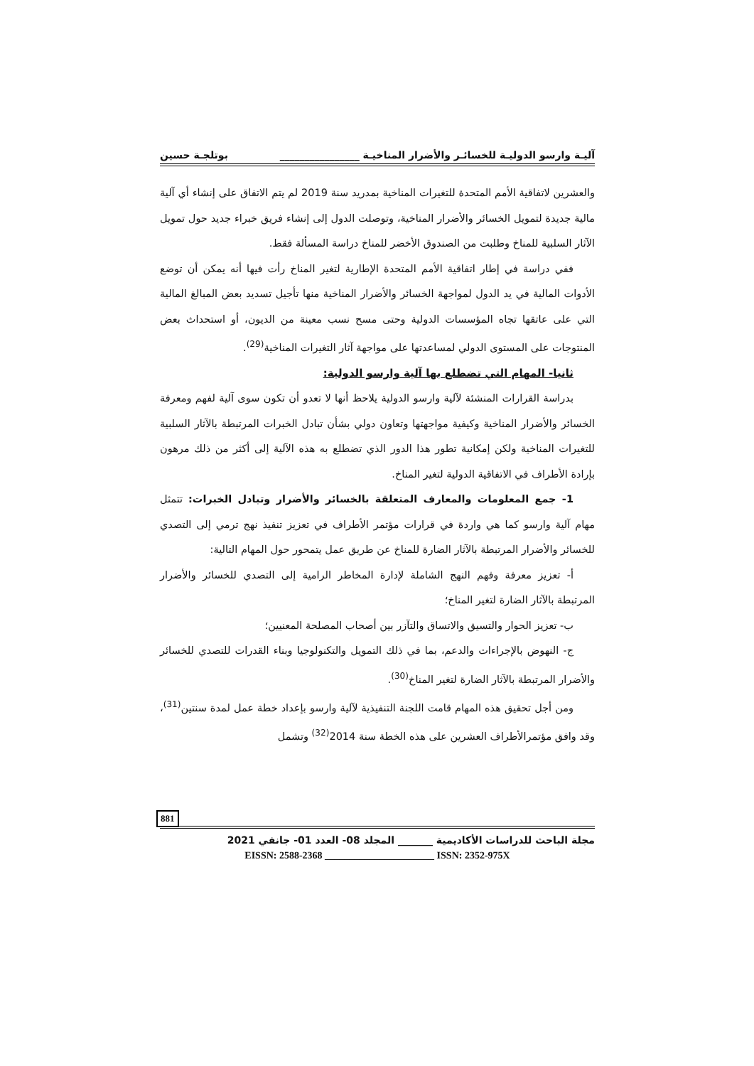آليـة وارسو الدوليـة للخسائـر والأضرار المناخيـة ________________ بوتلجـة حسين
والعشرين لاتفاقية الأمم المتحدة للتغيرات المناخية بمدريد سنة 2019 لم يتم الاتفاق على إنشاء أي آلية مالية جديدة لتمويل الخسائر والأضرار المناخية، وتوصلت الدول إلى إنشاء فريق خبراء جديد حول تمويل الآثار السلبية للمناخ وطلبت من الصندوق الأخضر للمناخ دراسة المسألة فقط.
ففي دراسة في إطار اتفاقية الأمم المتحدة الإطارية لتغير المناخ رأت فيها أنه يمكن أن توضع الأدوات المالية في يد الدول لمواجهة الخسائر والأضرار المناخية منها تأجيل تسديد بعض المبالغ المالية التي على عاتقها تجاه المؤسسات الدولية وحتى مسح نسب معينة من الديون، أو استحداث بعض المنتوجات على المستوى الدولي لمساعدتها على مواجهة آثار التغيرات المناخية<sup>(29)</sup>.
ثانيا- المهام التي تضطلع بها آلية وارسو الدولية:
بدراسة القرارات المنشئة لآلية وارسو الدولية يلاحظ أنها لا تعدو أن تكون سوى آلية لفهم ومعرفة الخسائر والأضرار المناخية وكيفية مواجهتها وتعاون دولي بشأن تبادل الخبرات المرتبطة بالآثار السلبية للتغيرات المناخية ولكن إمكانية تطور هذا الدور الذي تضطلع به هذه الآلية إلى أكثر من ذلك مرهون بإرادة الأطراف في الاتفاقية الدولية لتغير المناخ.
1- جمع المعلومات والمعارف المتعلقة بالخسائر والأضرار وتبادل الخبرات: تتمثل مهام آلية وارسو كما هي واردة في قرارات مؤتمر الأطراف في تعزيز تنفيذ نهج ترمي إلى التصدي للخسائر والأضرار المرتبطة بالآثار الضارة للمناخ عن طريق عمل يتمحور حول المهام التالية:
أ- تعزيز معرفة وفهم النهج الشاملة لإدارة المخاطر الرامية إلى التصدي للخسائر والأضرار المرتبطة بالآثار الضارة لتغير المناخ؛
ب- تعزيز الحوار والتسيق والاتساق والتآزر بين أصحاب المصلحة المعنيين؛
ج- النهوض بالإجراءات والدعم، بما في ذلك التمويل والتكنولوجيا وبناء القدرات للتصدي للخسائر والأضرار المرتبطة بالآثار الضارة لتغير المناخ<sup>(30)</sup>.
ومن أجل تحقيق هذه المهام قامت اللجنة التنفيذية لآلية وارسو بإعداد خطة عمل لمدة سنتين<sup>(31)</sup>، وقد وافق مؤتمرالأطراف العشرين على هذه الخطة سنة 2014<sup>(32)</sup> وتشمل
881
مجلة الباحث للدراسات الأكاديمية _______ المجلد 08- العدد 01- جانفي 2021
EISSN: 2588-2368 ______________________ ISSN: 2352-975X